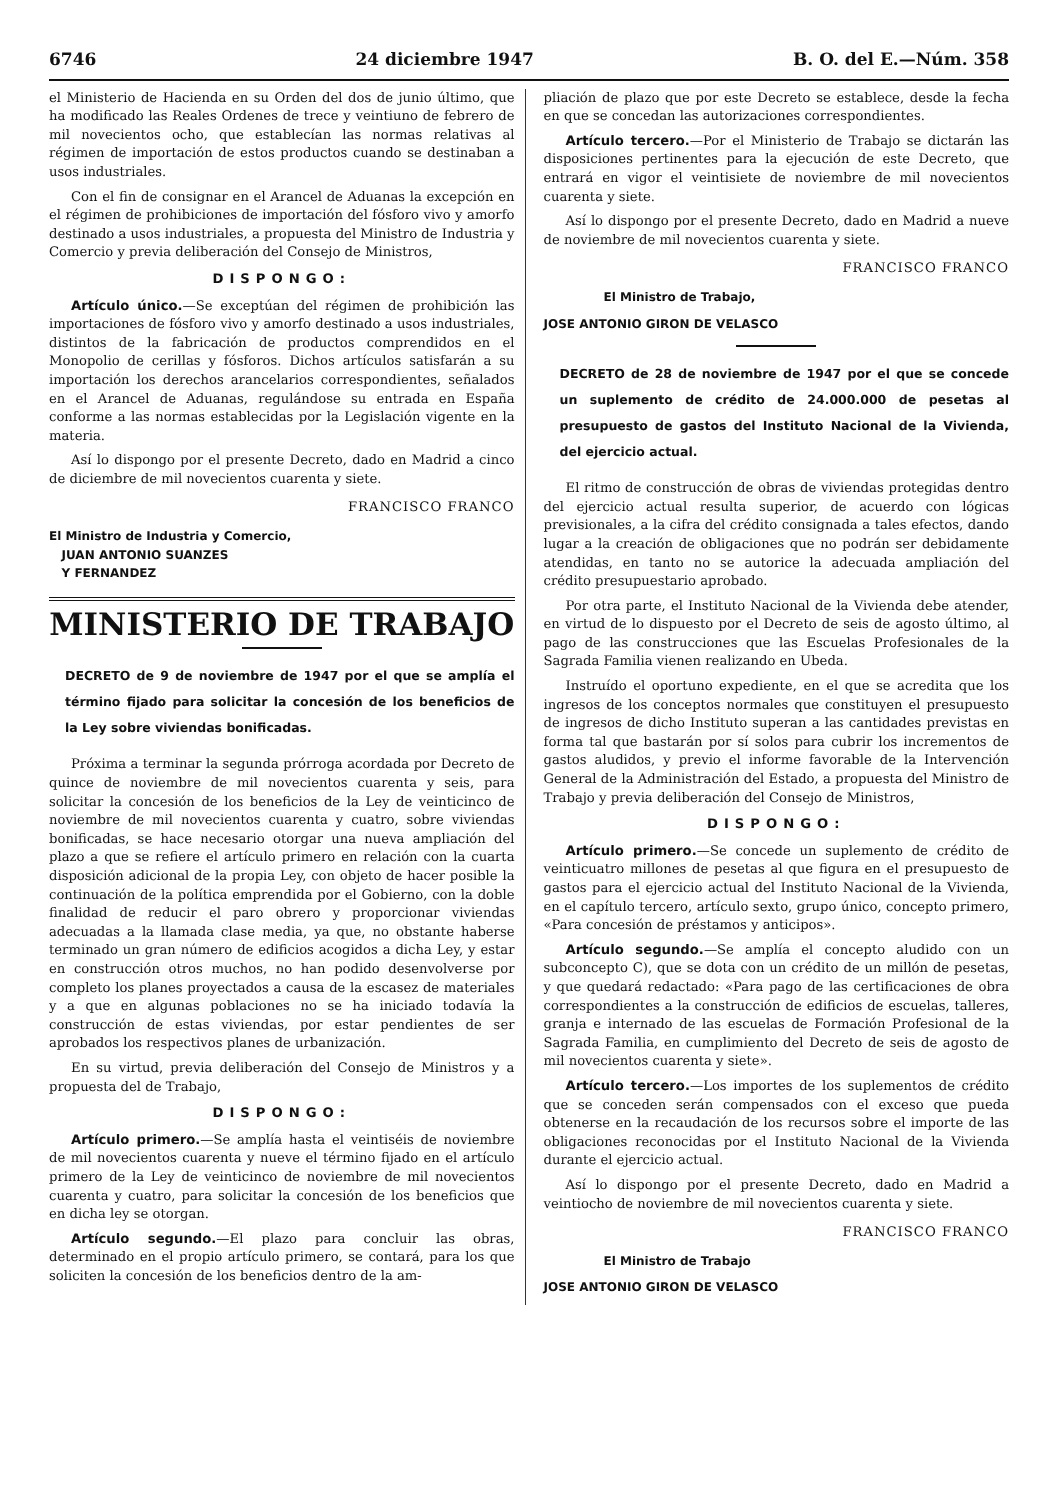6746 24 diciembre 1947 B. O. del E.—Núm. 358
el Ministerio de Hacienda en su Orden del dos de junio último, que ha modificado las Reales Ordenes de trece y veintiuno de febrero de mil novecientos ocho, que establecían las normas relativas al régimen de importación de estos productos cuando se destinaban a usos industriales.
Con el fin de consignar en el Arancel de Aduanas la excepción en el régimen de prohibiciones de importación del fósforo vivo y amorfo destinado a usos industriales, a propuesta del Ministro de Industria y Comercio y previa deliberación del Consejo de Ministros,
DISPONGO:
Artículo único.—Se exceptúan del régimen de prohibición las importaciones de fósforo vivo y amorfo destinado a usos industriales, distintos de la fabricación de productos comprendidos en el Monopolio de cerillas y fósforos. Dichos artículos satisfarán a su importación los derechos arancelarios correspondientes, señalados en el Arancel de Aduanas, regulándose su entrada en España conforme a las normas establecidas por la Legislación vigente en la materia.
Así lo dispongo por el presente Decreto, dado en Madrid a cinco de diciembre de mil novecientos cuarenta y siete.
FRANCISCO FRANCO
El Ministro de Industria y Comercio,
JUAN ANTONIO SUANZES
Y FERNANDEZ
MINISTERIO DE TRABAJO
DECRETO de 9 de noviembre de 1947 por el que se amplía el término fijado para solicitar la concesión de los beneficios de la Ley sobre viviendas bonificadas.
Próxima a terminar la segunda prórroga acordada por Decreto de quince de noviembre de mil novecientos cuarenta y seis, para solicitar la concesión de los beneficios de la Ley de veinticinco de noviembre de mil novecientos cuarenta y cuatro, sobre viviendas bonificadas, se hace necesario otorgar una nueva ampliación del plazo a que se refiere el artículo primero en relación con la cuarta disposición adicional de la propia Ley, con objeto de hacer posible la continuación de la política emprendida por el Gobierno, con la doble finalidad de reducir el paro obrero y proporcionar viviendas adecuadas a la llamada clase media, ya que, no obstante haberse terminado un gran número de edificios acogidos a dicha Ley, y estar en construcción otros muchos, no han podido desenvolverse por completo los planes proyectados a causa de la escasez de materiales y a que en algunas poblaciones no se ha iniciado todavía la construcción de estas viviendas, por estar pendientes de ser aprobados los respectivos planes de urbanización.
En su virtud, previa deliberación del Consejo de Ministros y a propuesta del de Trabajo,
DISPONGO:
Artículo primero.—Se amplía hasta el veintiséis de noviembre de mil novecientos cuarenta y nueve el término fijado en el artículo primero de la Ley de veinticinco de noviembre de mil novecientos cuarenta y cuatro, para solicitar la concesión de los beneficios que en dicha ley se otorgan.
Artículo segundo.—El plazo para concluir las obras, determinado en el propio artículo primero, se contará, para los que soliciten la concesión de los beneficios dentro de la am-
pliación de plazo que por este Decreto se establece, desde la fecha en que se concedan las autorizaciones correspondientes.
Artículo tercero.—Por el Ministerio de Trabajo se dictarán las disposiciones pertinentes para la ejecución de este Decreto, que entrará en vigor el veintisiete de noviembre de mil novecientos cuarenta y siete.
Así lo dispongo por el presente Decreto, dado en Madrid a nueve de noviembre de mil novecientos cuarenta y siete.
FRANCISCO FRANCO
El Ministro de Trabajo,
JOSE ANTONIO GIRON DE VELASCO
DECRETO de 28 de noviembre de 1947 por el que se concede un suplemento de crédito de 24.000.000 de pesetas al presupuesto de gastos del Instituto Nacional de la Vivienda, del ejercicio actual.
El ritmo de construcción de obras de viviendas protegidas dentro del ejercicio actual resulta superior, de acuerdo con lógicas previsionales, a la cifra del crédito consignada a tales efectos, dando lugar a la creación de obligaciones que no podrán ser debidamente atendidas, en tanto no se autorice la adecuada ampliación del crédito presupuestario aprobado.
Por otra parte, el Instituto Nacional de la Vivienda debe atender, en virtud de lo dispuesto por el Decreto de seis de agosto último, al pago de las construcciones que las Escuelas Profesionales de la Sagrada Familia vienen realizando en Ubeda.
Instruído el oportuno expediente, en el que se acredita que los ingresos de los conceptos normales que constituyen el presupuesto de ingresos de dicho Instituto superan a las cantidades previstas en forma tal que bastarán por sí solos para cubrir los incrementos de gastos aludidos, y previo el informe favorable de la Intervención General de la Administración del Estado, a propuesta del Ministro de Trabajo y previa deliberación del Consejo de Ministros,
DISPONGO:
Artículo primero.—Se concede un suplemento de crédito de veinticuatro millones de pesetas al que figura en el presupuesto de gastos para el ejercicio actual del Instituto Nacional de la Vivienda, en el capítulo tercero, artículo sexto, grupo único, concepto primero, «Para concesión de préstamos y anticipos».
Artículo segundo.—Se amplía el concepto aludido con un subconcepto C), que se dota con un crédito de un millón de pesetas, y que quedará redactado: «Para pago de las certificaciones de obra correspondientes a la construcción de edificios de escuelas, talleres, granja e internado de las escuelas de Formación Profesional de la Sagrada Familia, en cumplimiento del Decreto de seis de agosto de mil novecientos cuarenta y siete».
Artículo tercero.—Los importes de los suplementos de crédito que se conceden serán compensados con el exceso que pueda obtenerse en la recaudación de los recursos sobre el importe de las obligaciones reconocidas por el Instituto Nacional de la Vivienda durante el ejercicio actual.
Así lo dispongo por el presente Decreto, dado en Madrid a veintiocho de noviembre de mil novecientos cuarenta y siete.
FRANCISCO FRANCO
El Ministro de Trabajo
JOSE ANTONIO GIRON DE VELASCO